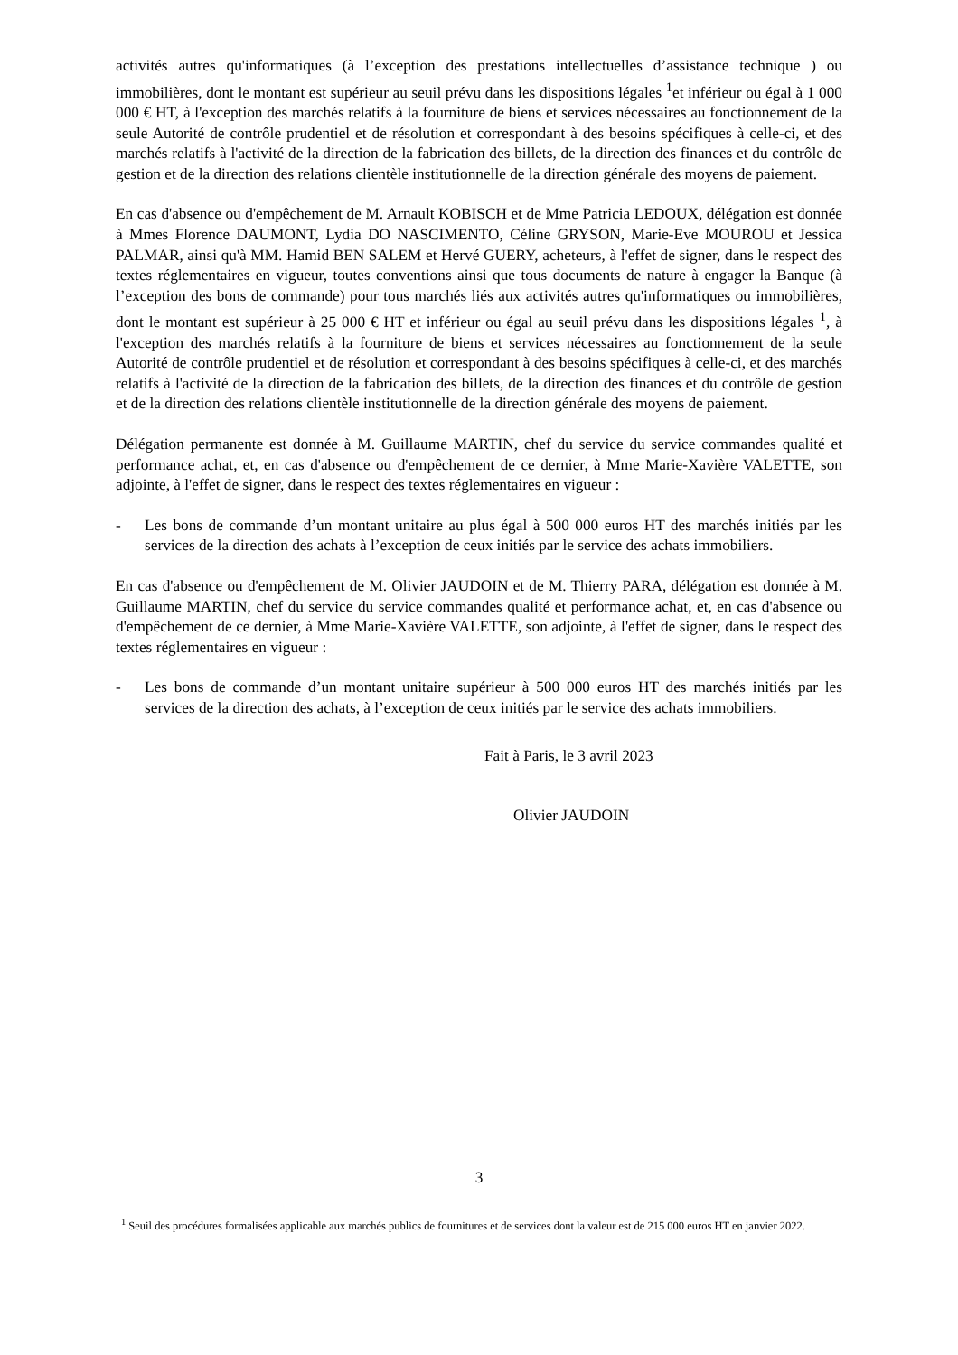activités autres qu'informatiques (à l’exception des prestations intellectuelles d’assistance technique ) ou immobilières, dont le montant est supérieur au seuil prévu dans les dispositions légales <sup>1</sup>et inférieur ou égal à 1 000 000 € HT, à l'exception des marchés relatifs à la fourniture de biens et services nécessaires au fonctionnement de la seule Autorité de contrôle prudentiel et de résolution et correspondant à des besoins spécifiques à celle-ci, et des marchés relatifs à l'activité de la direction de la fabrication des billets, de la direction des finances et du contrôle de gestion et de la direction des relations clientèle institutionnelle de la direction générale des moyens de paiement.
En cas d'absence ou d'empêchement de M. Arnault KOBISCH et de Mme Patricia LEDOUX, délégation est donnée à Mmes Florence DAUMONT, Lydia DO NASCIMENTO, Céline GRYSON, Marie-Eve MOUROU et Jessica PALMAR, ainsi qu'à MM. Hamid BEN SALEM et Hervé GUERY, acheteurs, à l'effet de signer, dans le respect des textes réglementaires en vigueur, toutes conventions ainsi que tous documents de nature à engager la Banque (à l’exception des bons de commande) pour tous marchés liés aux activités autres qu'informatiques ou immobilières, dont le montant est supérieur à 25 000 € HT et inférieur ou égal au seuil prévu dans les dispositions légales <sup>1</sup>, à l'exception des marchés relatifs à la fourniture de biens et services nécessaires au fonctionnement de la seule Autorité de contrôle prudentiel et de résolution et correspondant à des besoins spécifiques à celle-ci, et des marchés relatifs à l'activité de la direction de la fabrication des billets, de la direction des finances et du contrôle de gestion et de la direction des relations clientèle institutionnelle de la direction générale des moyens de paiement.
Délégation permanente est donnée à M. Guillaume MARTIN, chef du service du service commandes qualité et performance achat, et, en cas d'absence ou d'empêchement de ce dernier, à Mme Marie-Xavière VALETTE, son adjointe, à l'effet de signer, dans le respect des textes réglementaires en vigueur :
- Les bons de commande d’un montant unitaire au plus égal à 500 000 euros HT des marchés initiés par les services de la direction des achats à l’exception de ceux initiés par le service des achats immobiliers.
En cas d'absence ou d'empêchement de M. Olivier JAUDOIN et de M. Thierry PARA, délégation est donnée à M. Guillaume MARTIN, chef du service du service commandes qualité et performance achat, et, en cas d'absence ou d'empêchement de ce dernier, à Mme Marie-Xavière VALETTE, son adjointe, à l'effet de signer, dans le respect des textes réglementaires en vigueur :
- Les bons de commande d’un montant unitaire supérieur à 500 000 euros HT des marchés initiés par les services de la direction des achats, à l’exception de ceux initiés par le service des achats immobiliers.
Fait à Paris, le 3 avril 2023
Olivier JAUDOIN
3
<sup>1</sup> Seuil des procédures formalisées applicable aux marchés publics de fournitures et de services dont la valeur est de 215 000 euros HT en janvier 2022.